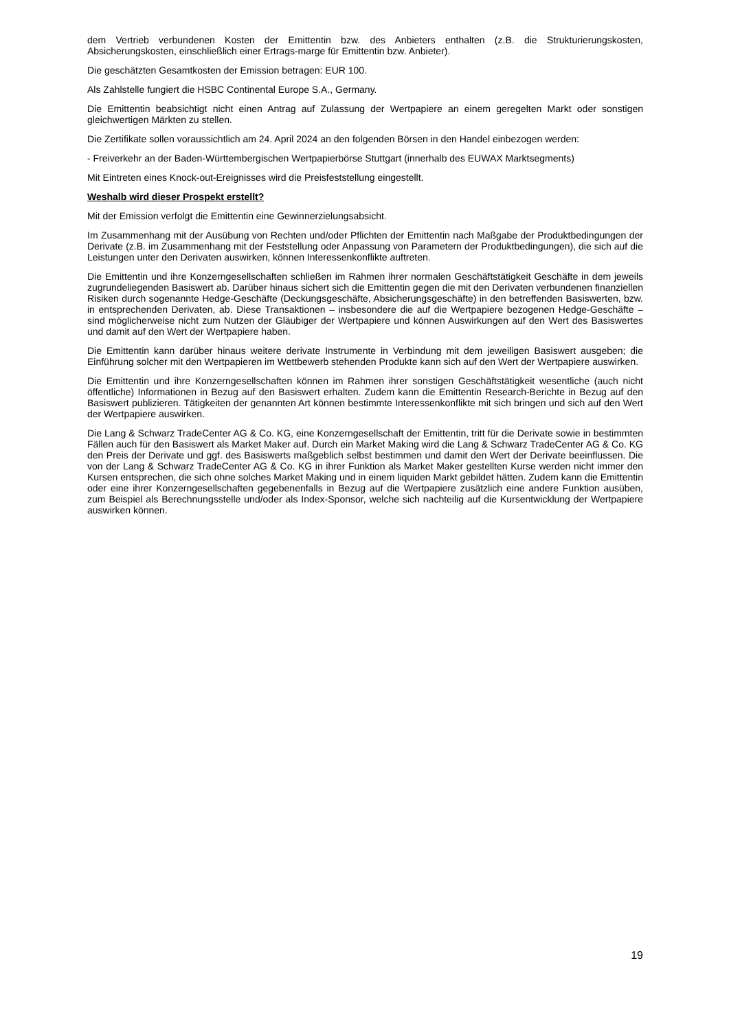dem Vertrieb verbundenen Kosten der Emittentin bzw. des Anbieters enthalten (z.B. die Strukturierungskosten, Absicherungskosten, einschließlich einer Ertrags-marge für Emittentin bzw. Anbieter).
Die geschätzten Gesamtkosten der Emission betragen: EUR 100.
Als Zahlstelle fungiert die HSBC Continental Europe S.A., Germany.
Die Emittentin beabsichtigt nicht einen Antrag auf Zulassung der Wertpapiere an einem geregelten Markt oder sonstigen gleichwertigen Märkten zu stellen.
Die Zertifikate sollen voraussichtlich am 24. April 2024 an den folgenden Börsen in den Handel einbezogen werden:
- Freiverkehr an der Baden-Württembergischen Wertpapierbörse Stuttgart (innerhalb des EUWAX Marktsegments)
Mit Eintreten eines Knock-out-Ereignisses wird die Preisfeststellung eingestellt.
Weshalb wird dieser Prospekt erstellt?
Mit der Emission verfolgt die Emittentin eine Gewinnerzielungsabsicht.
Im Zusammenhang mit der Ausübung von Rechten und/oder Pflichten der Emittentin nach Maßgabe der Produktbedingungen der Derivate (z.B. im Zusammenhang mit der Feststellung oder Anpassung von Parametern der Produktbedingungen), die sich auf die Leistungen unter den Derivaten auswirken, können Interessenkonflikte auftreten.
Die Emittentin und ihre Konzerngesellschaften schließen im Rahmen ihrer normalen Geschäftstätigkeit Geschäfte in dem jeweils zugrundeliegenden Basiswert ab. Darüber hinaus sichert sich die Emittentin gegen die mit den Derivaten verbundenen finanziellen Risiken durch sogenannte Hedge-Geschäfte (Deckungsgeschäfte, Absicherungsgeschäfte) in den betreffenden Basiswerten, bzw. in entsprechenden Derivaten, ab. Diese Transaktionen – insbesondere die auf die Wertpapiere bezogenen Hedge-Geschäfte – sind möglicherweise nicht zum Nutzen der Gläubiger der Wertpapiere und können Auswirkungen auf den Wert des Basiswertes und damit auf den Wert der Wertpapiere haben.
Die Emittentin kann darüber hinaus weitere derivate Instrumente in Verbindung mit dem jeweiligen Basiswert ausgeben; die Einführung solcher mit den Wertpapieren im Wettbewerb stehenden Produkte kann sich auf den Wert der Wertpapiere auswirken.
Die Emittentin und ihre Konzerngesellschaften können im Rahmen ihrer sonstigen Geschäftstätigkeit wesentliche (auch nicht öffentliche) Informationen in Bezug auf den Basiswert erhalten. Zudem kann die Emittentin Research-Berichte in Bezug auf den Basiswert publizieren. Tätigkeiten der genannten Art können bestimmte Interessenkonflikte mit sich bringen und sich auf den Wert der Wertpapiere auswirken.
Die Lang & Schwarz TradeCenter AG & Co. KG, eine Konzerngesellschaft der Emittentin, tritt für die Derivate sowie in bestimmten Fällen auch für den Basiswert als Market Maker auf. Durch ein Market Making wird die Lang & Schwarz TradeCenter AG & Co. KG den Preis der Derivate und ggf. des Basiswerts maßgeblich selbst bestimmen und damit den Wert der Derivate beeinflussen. Die von der Lang & Schwarz TradeCenter AG & Co. KG in ihrer Funktion als Market Maker gestellten Kurse werden nicht immer den Kursen entsprechen, die sich ohne solches Market Making und in einem liquiden Markt gebildet hätten. Zudem kann die Emittentin oder eine ihrer Konzerngesellschaften gegebenenfalls in Bezug auf die Wertpapiere zusätzlich eine andere Funktion ausüben, zum Beispiel als Berechnungsstelle und/oder als Index-Sponsor, welche sich nachteilig auf die Kursentwicklung der Wertpapiere auswirken können.
19